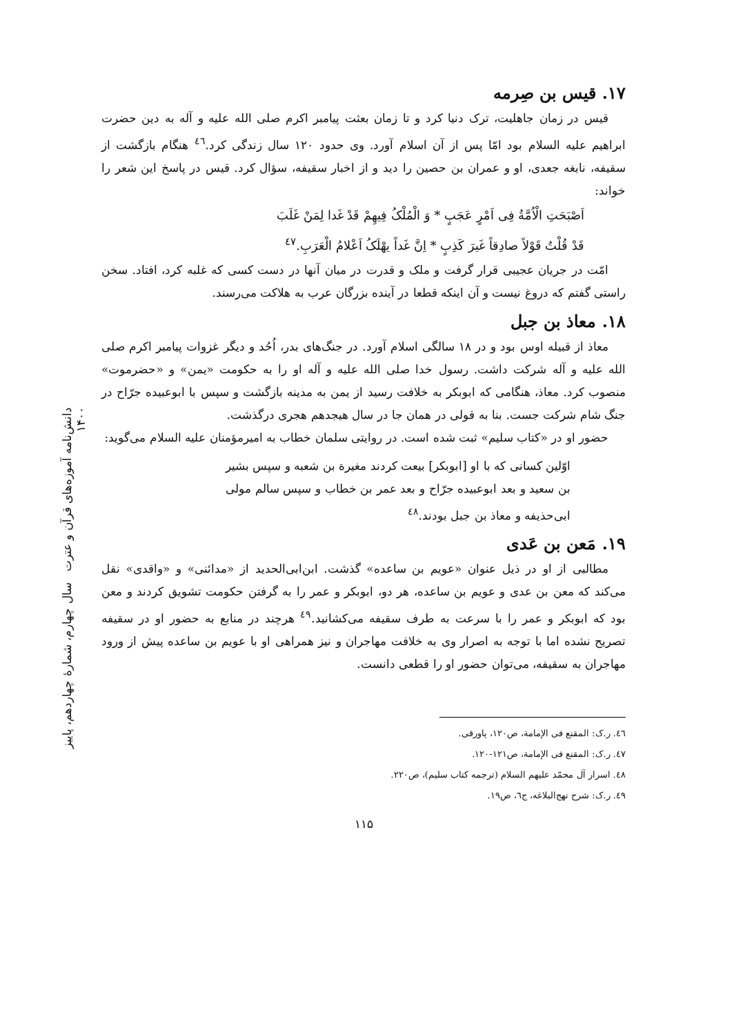۱۷. قیس بن صِرمه
قیس در زمان جاهلیت، ترک دنیا کرد و تا زمان بعثت پیامبر اکرم صلی الله علیه و آله به دین حضرت ابراهیم علیه السلام بود امّا پس از آن اسلام آورد. وی حدود ۱۲۰ سال زندگی کرد.<sup>٤٦</sup> هنگام بازگشت از سقیفه، نابغه جعدی، او و عمران بن حصین را دید و از اخبار سقیفه، سؤال کرد. قیس در پاسخ این شعر را خواند:
اَصْبَحَتِ الْاُمَّةُ فِی اَمْرٍ عَجَبٍ * وَ الْمُلْکُ فِیهِمْ قَدْ غَدا لِمَنْ غَلَبَ
قَدْ قُلْتُ قَوْلاً صادِقاً غَیرَ کَذِبٍ * اِنَّ غَداً یهْلَکُ اَعْلامُ الْعَرَبِ.<sup>٤٧</sup>
امّت در جریان عجیبی قرار گرفت و ملک و قدرت در میان آنها در دست کسی که غلبه کرد، افتاد. سخن راستی گفتم که دروغ نیست و آن اینکه قطعا در آینده بزرگان عرب به هلاکت می‌رسند.
۱۸. معاذ بن جبل
معاذ از قبیله اوس بود و در ۱۸ سالگی اسلام آورد. در جنگ‌های بدر، اُحُد و دیگر غزوات پیامبر اکرم صلی الله علیه و آله شرکت داشت. رسول خدا صلی الله علیه و آله او را به حکومت «یمن» و «حضرموت» منصوب کرد. معاذ، هنگامی که ابوبکر به خلافت رسید از یمن به مدینه بازگشت و سپس با ابوعبیده جرّاح در جنگ شام شرکت جست. بنا به قولی در همان جا در سال هیجدهم هجری درگذشت.
حضور او در «کتاب سلیم» ثبت شده است. در روایتی سلمان خطاب به امیرمؤمنان علیه السلام می‌گوید:
اوّلین کسانی که با او [ابوبکر] بیعت کردند مغیرة بن شعبه و سپس بشیر بن سعید و بعد ابوعبیده جرّاح و بعد عمر بن خطاب و سپس سالم مولی ابی‌حذیفه و معاذ بن جبل بودند.<sup>٤٨</sup>
۱۹. مَعن بن عَدی
مطالبی از او در ذیل عنوان «عویم بن ساعده» گذشت. ابن‌ابی‌الحدید از «مدائنی» و «واقدی» نقل می‌کند که معن بن عدی و عویم بن ساعده، هر دو، ابوبکر و عمر را به گرفتن حکومت تشویق کردند و معن بود که ابوبکر و عمر را با سرعت به طرف سقیفه می‌کشانید.<sup>٤٩</sup> هرچند در منابع به حضور او در سقیفه تصریح نشده اما با توجه به اصرار وی به خلافت مهاجران و نیز همراهی او با عویم بن ساعده پیش از ورود مهاجران به سقیفه، می‌توان حضور او را قطعی دانست.
٤٦. ر.ک: المقنع فی الإمامة، ص۱۲۰، پاورقی.
٤٧. ر.ک: المقنع فی الإمامة، ص۱۲۱-۱۲۰.
٤٨. اسرار آل محمّد علیهم السلام (ترجمه کتاب سلیم)، ص۲۲۰.
٤٩. ر.ک: شرح نهج‌البلاغه، ج٦، ص۱۹.
۱۱۵
دانش‌نامه آموزه‌های قرآن و عترت سال چهارم، شمارهٔ چهاردهم، پاییز ۱۴۰۰